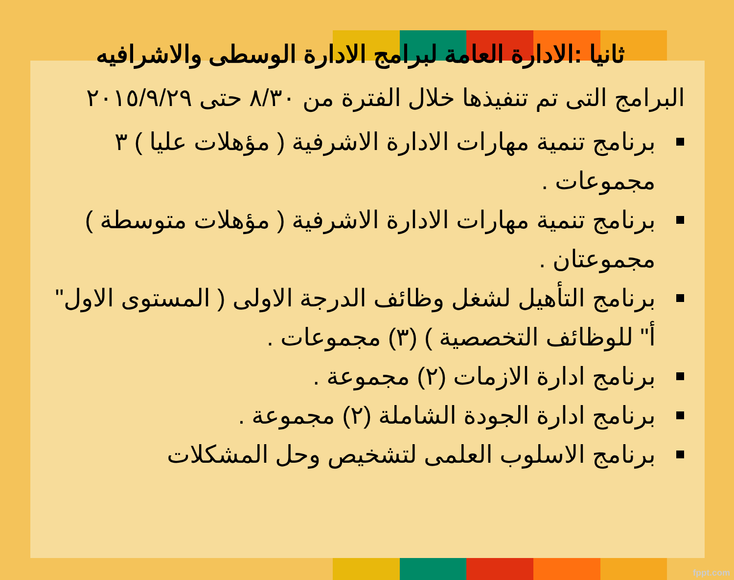ثانيا :الادارة العامة لبرامج الادارة الوسطى والاشرافيه
البرامج التى تم تنفيذها خلال الفترة من ٨/٣٠ حتى ٢٠١٥/٩/٢٩
برنامج تنمية مهارات الادارة الاشرفية ( مؤهلات عليا ) ٣ مجموعات .
برنامج تنمية مهارات الادارة الاشرفية ( مؤهلات متوسطة ) مجموعتان .
برنامج التأهيل لشغل وظائف الدرجة الاولى ( المستوى الاول" أ" للوظائف التخصصية ) (٣) مجموعات .
برنامج ادارة الازمات (٢) مجموعة .
برنامج ادارة الجودة الشاملة (٢) مجموعة .
برنامج الاسلوب العلمى لتشخيص وحل المشكلات
fppt.com